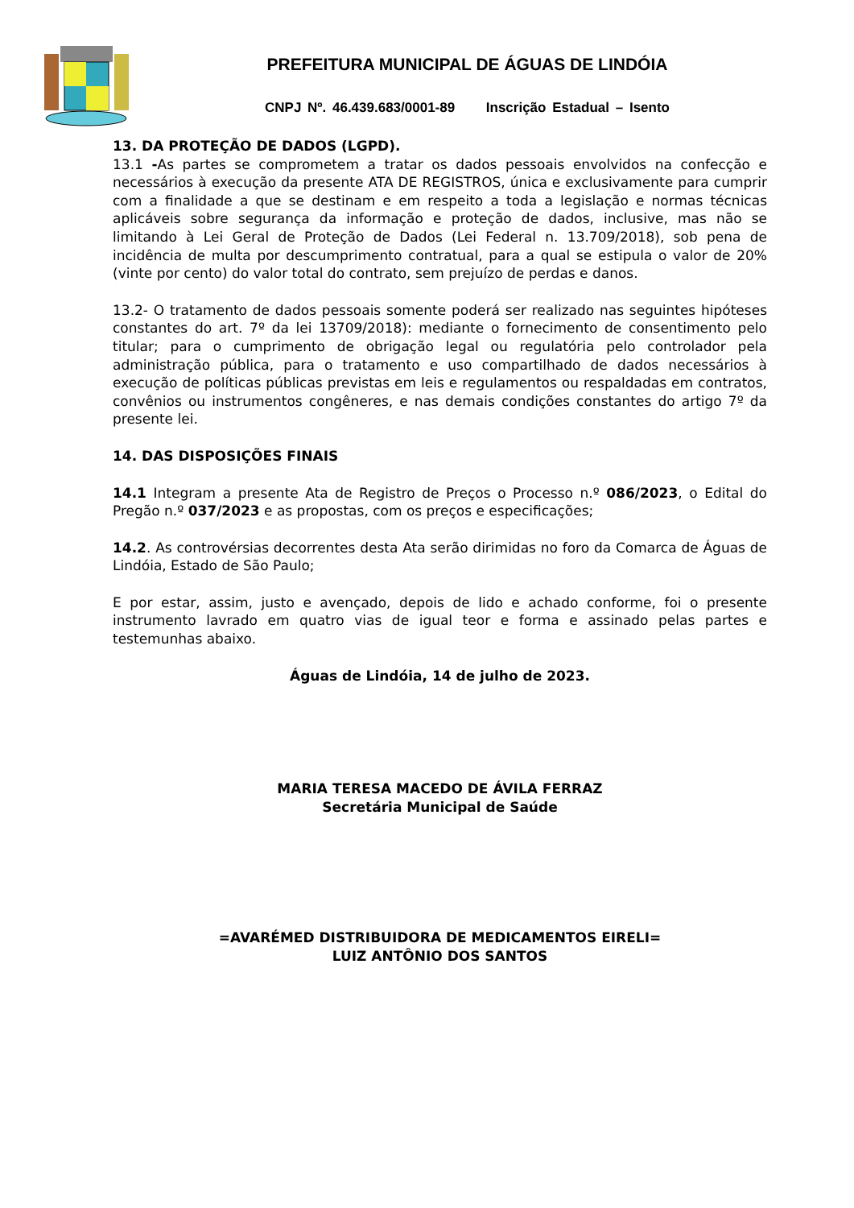PREFEITURA MUNICIPAL DE ÁGUAS DE LINDÓIA
CNPJ Nº. 46.439.683/0001-89 Inscrição Estadual – Isento
13. DA PROTEÇÃO DE DADOS (LGPD).
13.1 -As partes se comprometem a tratar os dados pessoais envolvidos na confecção e necessários à execução da presente ATA DE REGISTROS, única e exclusivamente para cumprir com a finalidade a que se destinam e em respeito a toda a legislação e normas técnicas aplicáveis sobre segurança da informação e proteção de dados, inclusive, mas não se limitando à Lei Geral de Proteção de Dados (Lei Federal n. 13.709/2018), sob pena de incidência de multa por descumprimento contratual, para a qual se estipula o valor de 20% (vinte por cento) do valor total do contrato, sem prejuízo de perdas e danos.
13.2- O tratamento de dados pessoais somente poderá ser realizado nas seguintes hipóteses constantes do art. 7º da lei 13709/2018): mediante o fornecimento de consentimento pelo titular; para o cumprimento de obrigação legal ou regulatória pelo controlador pela administração pública, para o tratamento e uso compartilhado de dados necessários à execução de políticas públicas previstas em leis e regulamentos ou respaldadas em contratos, convênios ou instrumentos congêneres, e nas demais condições constantes do artigo 7º da presente lei.
14. DAS DISPOSIÇÕES FINAIS
14.1 Integram a presente Ata de Registro de Preços o Processo n.º 086/2023, o Edital do Pregão n.º 037/2023 e as propostas, com os preços e especificações;
14.2. As controvérsias decorrentes desta Ata serão dirimidas no foro da Comarca de Águas de Lindóia, Estado de São Paulo;
E por estar, assim, justo e avençado, depois de lido e achado conforme, foi o presente instrumento lavrado em quatro vias de igual teor e forma e assinado pelas partes e testemunhas abaixo.
Águas de Lindóia, 14 de julho de 2023.
MARIA TERESA MACEDO DE ÁVILA FERRAZ
Secretária Municipal de Saúde
=AVARÉMED DISTRIBUIDORA DE MEDICAMENTOS EIRELI=
LUIZ ANTÔNIO DOS SANTOS